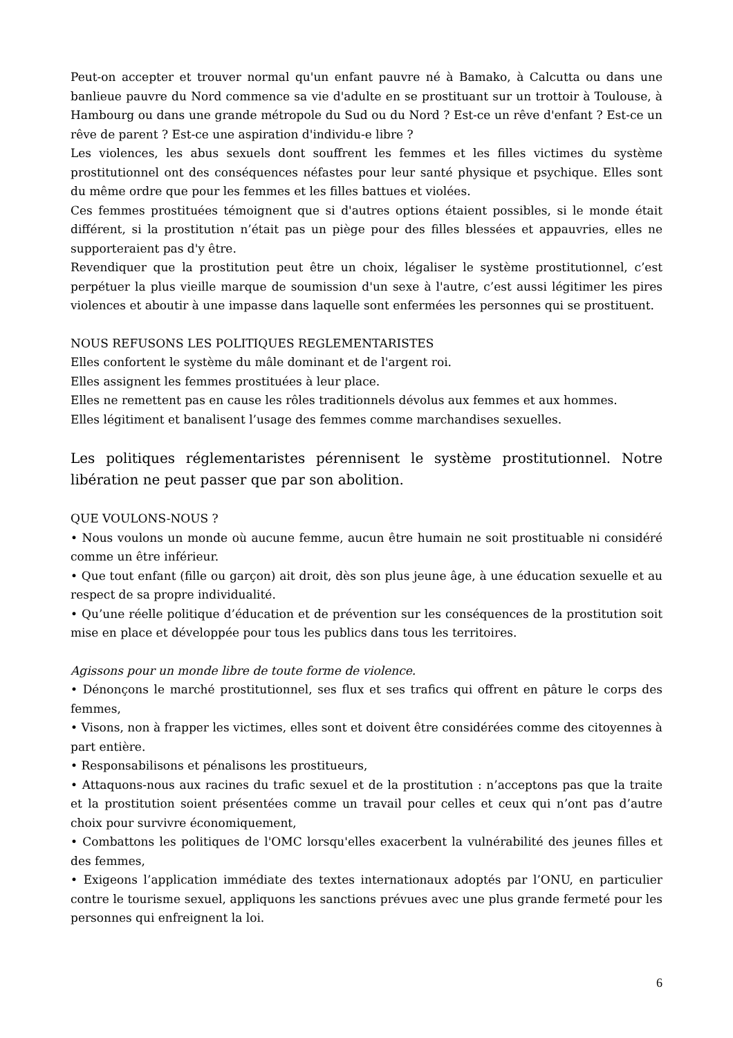Peut-on accepter et trouver normal qu'un enfant pauvre né à Bamako, à Calcutta ou dans une banlieue pauvre du Nord commence sa vie d'adulte en se prostituant sur un trottoir à Toulouse, à Hambourg ou dans une grande métropole du Sud ou du Nord ? Est-ce un rêve d'enfant ? Est-ce un rêve de parent ? Est-ce une aspiration d'individu-e libre ?
Les violences, les abus sexuels dont souffrent les femmes et les filles victimes du système prostitutionnel ont des conséquences néfastes pour leur santé physique et psychique. Elles sont du même ordre que pour les femmes et les filles battues et violées.
Ces femmes prostituées témoignent que si d'autres options étaient possibles, si le monde était différent, si la prostitution n’était pas un piège pour des filles blessées et appauvries, elles ne supporteraient pas d'y être.
Revendiquer que la prostitution peut être un choix, légaliser le système prostitutionnel, c’est perpétuer la plus vieille marque de soumission d'un sexe à l'autre, c’est aussi légitimer les pires violences et aboutir à une impasse dans laquelle sont enfermées les personnes qui se prostituent.
NOUS REFUSONS LES POLITIQUES REGLEMENTARISTES
Elles confortent le système du mâle dominant et de l'argent roi.
Elles assignent les femmes prostituées à leur place.
Elles ne remettent pas en cause les rôles traditionnels dévolus aux femmes et aux hommes.
Elles légitiment et banalisent l’usage des femmes comme marchandises sexuelles.
Les politiques réglementaristes pérennisent le système prostitutionnel. Notre libération ne peut passer que par son abolition.
QUE VOULONS-NOUS ?
• Nous voulons un monde où aucune femme, aucun être humain ne soit prostituable ni considéré comme un être inférieur.
• Que tout enfant (fille ou garçon) ait droit, dès son plus jeune âge, à une éducation sexuelle et au respect de sa propre individualité.
• Qu’une réelle politique d’éducation et de prévention sur les conséquences de la prostitution soit mise en place et développée pour tous les publics dans tous les territoires.
Agissons pour un monde libre de toute forme de violence.
• Dénonçons le marché prostitutionnel, ses flux et ses trafics qui offrent en pâture le corps des femmes,
• Visons, non à frapper les victimes, elles sont et doivent être considérées comme des citoyennes à part entière.
• Responsabilisons et pénalisons les prostitueurs,
• Attaquons-nous aux racines du trafic sexuel et de la prostitution : n’acceptons pas que la traite et la prostitution soient présentées comme un travail pour celles et ceux qui n’ont pas d’autre choix pour survivre économiquement,
• Combattons les politiques de l'OMC lorsqu'elles exacerbent la vulnérabilité des jeunes filles et des femmes,
• Exigeons l’application immédiate des textes internationaux adoptés par l’ONU, en particulier contre le tourisme sexuel, appliquons les sanctions prévues avec une plus grande fermeté pour les personnes qui enfreignent la loi.
6